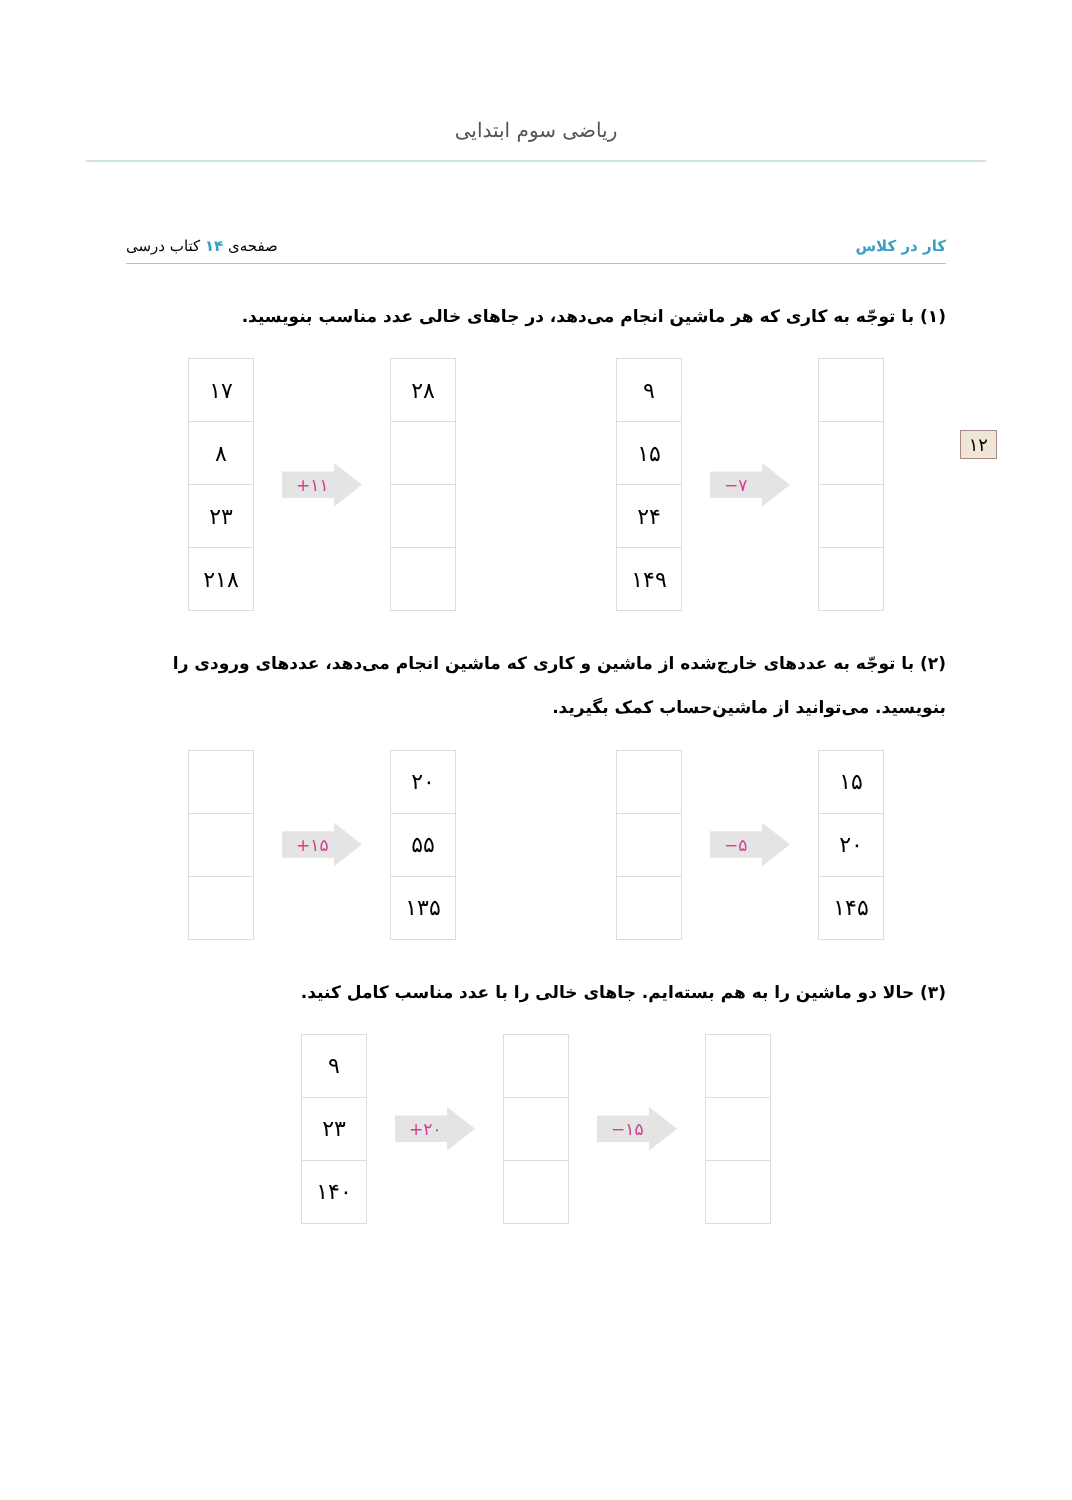ریاضی سوم ابتدایی
۱۲
کار در کلاس صفحه‌ی ۱۴ کتاب درسی
(۱) با توجّه به کاری که هر ماشین انجام می‌دهد، در جاهای خالی عدد مناسب بنویسید.
| ۱۷ |
| ۸ |
| ۲۳ |
| ۲۱۸ |
+۱۱
| ۲۸ |
| ۹ |
| ۱۵ |
| ۲۴ |
| ۱۴۹ |
−۷
(۲) با توجّه به عددهای خارج‌شده از ماشین و کاری که ماشین انجام می‌دهد، عددهای ورودی را بنویسید. می‌توانید از ماشین‌حساب کمک بگیرید.
+۱۵
| ۲۰ |
| ۵۵ |
| ۱۳۵ |
−۵
| ۱۵ |
| ۲۰ |
| ۱۴۵ |
(۳) حالا دو ماشین را به هم بسته‌ایم. جاهای خالی را با عدد مناسب کامل کنید.
| ۹ |
| ۲۳ |
| ۱۴۰ |
+۲۰ −۱۵